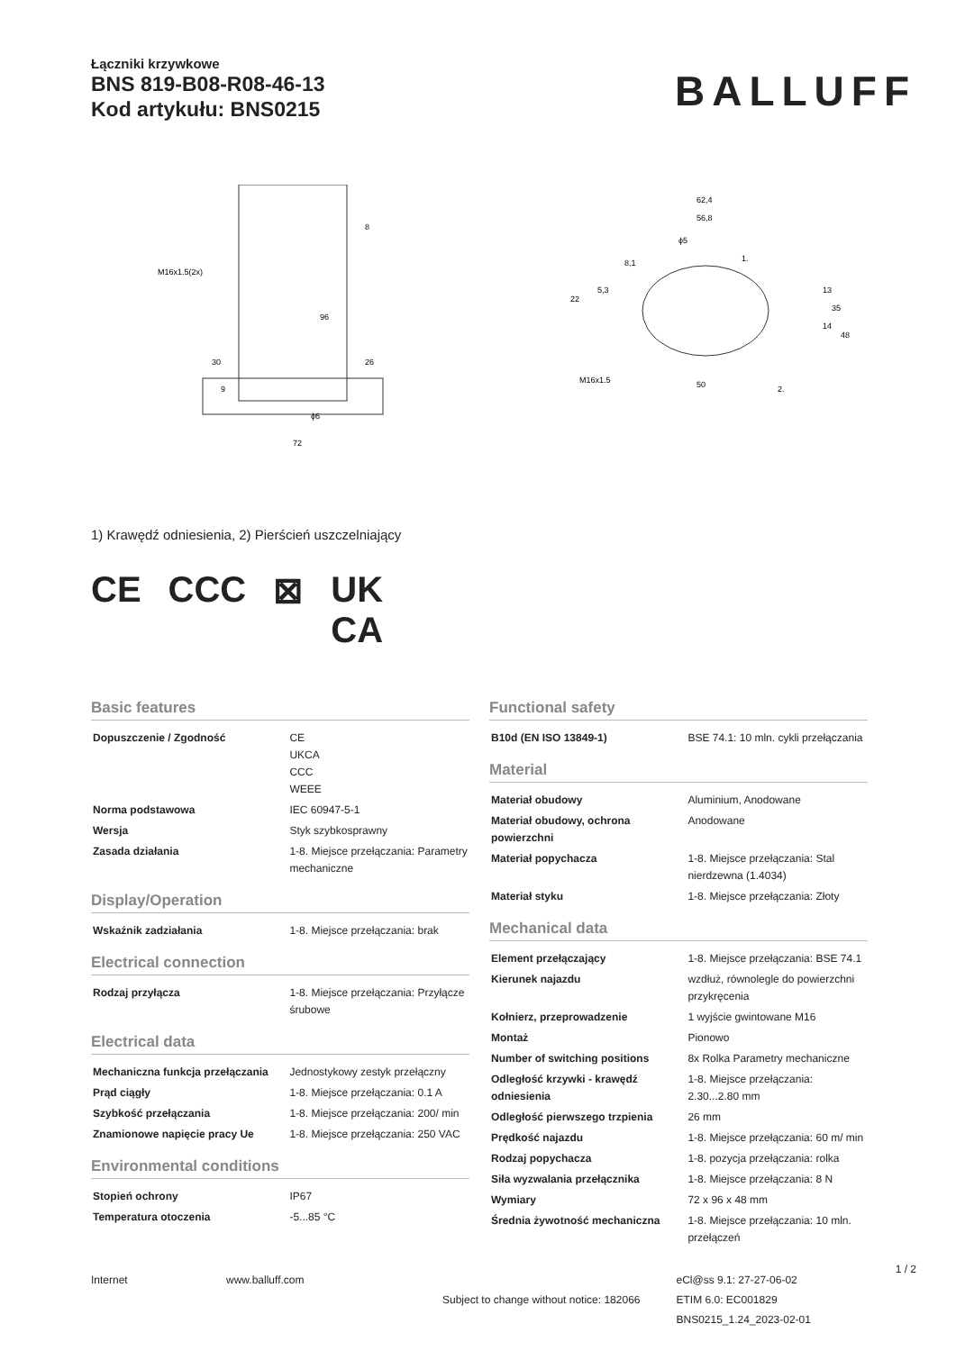Łączniki krzywkowe
BNS 819-B08-R08-46-13
Kod artykułu: BNS0215
BALLUFF
M16x1.5(2x)
72
96
30
9
ϕ6
26
8
62,4
56,8
ϕ5
8,1
1.
22
5,3
13
14
35
48
M16x1.5
50
2.
1) Krawędź odniesienia, 2) Pierścień uszczelniający
CE CCC ⊠ UK
CA
Basic features
| Dopuszczenie / Zgodność | CE UKCA CCC WEEE |
| Norma podstawowa | IEC 60947-5-1 |
| Wersja | Styk szybkosprawny |
| Zasada działania | 1-8. Miejsce przełączania: Parametry mechaniczne |
Display/Operation
| Wskaźnik zadziałania | 1-8. Miejsce przełączania: brak |
Electrical connection
| Rodzaj przyłącza | 1-8. Miejsce przełączania: Przyłącze śrubowe |
Electrical data
| Mechaniczna funkcja przełączania | Jednostykowy zestyk przełączny |
| Prąd ciągły | 1-8. Miejsce przełączania: 0.1 A |
| Szybkość przełączania | 1-8. Miejsce przełączania: 200/ min |
| Znamionowe napięcie pracy Ue | 1-8. Miejsce przełączania: 250 VAC |
Environmental conditions
| Stopień ochrony | IP67 |
| Temperatura otoczenia | -5...85 °C |
Functional safety
| B10d (EN ISO 13849-1) | BSE 74.1: 10 mln. cykli przełączania |
Material
| Materiał obudowy | Aluminium, Anodowane |
| Materiał obudowy, ochrona powierzchni | Anodowane |
| Materiał popychacza | 1-8. Miejsce przełączania: Stal nierdzewna (1.4034) |
| Materiał styku | 1-8. Miejsce przełączania: Złoty |
Mechanical data
| Element przełączający | 1-8. Miejsce przełączania: BSE 74.1 |
| Kierunek najazdu | wzdłuż, równolegle do powierzchni przykręcenia |
| Kołnierz, przeprowadzenie | 1 wyjście gwintowane M16 |
| Montaż | Pionowo |
| Number of switching positions | 8x Rolka Parametry mechaniczne |
| Odległość krzywki - krawędź odniesienia | 1-8. Miejsce przełączania: 2.30...2.80 mm |
| Odległość pierwszego trzpienia | 26 mm |
| Prędkość najazdu | 1-8. Miejsce przełączania: 60 m/ min |
| Rodzaj popychacza | 1-8. pozycja przełączania: rolka |
| Siła wyzwalania przełącznika | 1-8. Miejsce przełączania: 8 N |
| Wymiary | 72 x 96 x 48 mm |
| Średnia żywotność mechaniczna | 1-8. Miejsce przełączania: 10 mln. przełączeń |
Internet www.balluff.com
Subject to change without notice: 182066
eCl@ss 9.1: 27-27-06-02
ETIM 6.0: EC001829
BNS0215_1.24_2023-02-01
1 / 2